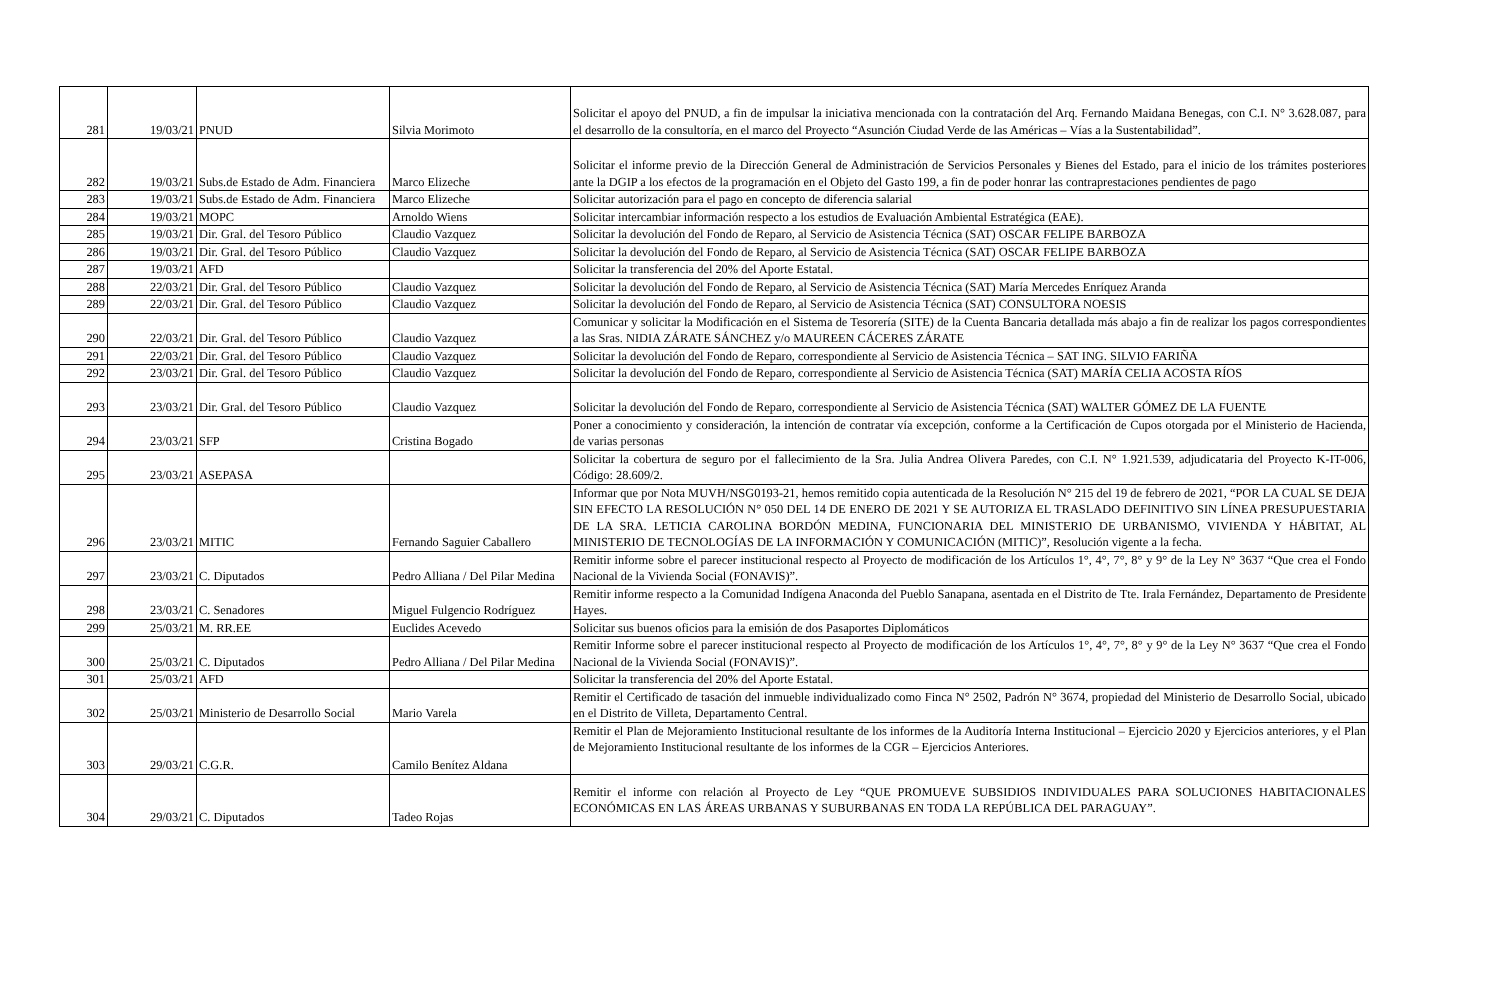| 281 | 19/03/21 | PNUD | Silvia Morimoto | Solicitar el apoyo del PNUD, a fin de impulsar la iniciativa mencionada con la contratación del Arq. Fernando Maidana Benegas, con C.I. N° 3.628.087, para el desarrollo de la consultoría, en el marco del Proyecto “Asunción Ciudad Verde de las Américas – Vías a la Sustentabilidad”. |
| 282 | 19/03/21 | Subs.de Estado de Adm. Financiera | Marco Elizeche | Solicitar el informe previo de la Dirección General de Administración de Servicios Personales y Bienes del Estado, para el inicio de los trámites posteriores ante la DGIP a los efectos de la programación en el Objeto del Gasto 199, a fin de poder honrar las contraprestaciones pendientes de pago |
| 283 | 19/03/21 | Subs.de Estado de Adm. Financiera | Marco Elizeche | Solicitar autorización para el pago en concepto de diferencia salarial |
| 284 | 19/03/21 | MOPC | Arnoldo Wiens | Solicitar intercambiar información respecto a los estudios de Evaluación Ambiental Estratégica (EAE). |
| 285 | 19/03/21 | Dir. Gral. del Tesoro Público | Claudio Vazquez | Solicitar la devolución del Fondo de Reparo, al Servicio de Asistencia Técnica (SAT) OSCAR FELIPE BARBOZA |
| 286 | 19/03/21 | Dir. Gral. del Tesoro Público | Claudio Vazquez | Solicitar la devolución del Fondo de Reparo, al Servicio de Asistencia Técnica (SAT) OSCAR FELIPE BARBOZA |
| 287 | 19/03/21 | AFD | | Solicitar la transferencia del 20% del Aporte Estatal. |
| 288 | 22/03/21 | Dir. Gral. del Tesoro Público | Claudio Vazquez | Solicitar la devolución del Fondo de Reparo, al Servicio de Asistencia Técnica (SAT) María Mercedes Enríquez Aranda |
| 289 | 22/03/21 | Dir. Gral. del Tesoro Público | Claudio Vazquez | Solicitar la devolución del Fondo de Reparo, al Servicio de Asistencia Técnica (SAT) CONSULTORA NOESIS |
| 290 | 22/03/21 | Dir. Gral. del Tesoro Público | Claudio Vazquez | Comunicar y solicitar la Modificación en el Sistema de Tesorería (SITE) de la Cuenta Bancaria detallada más abajo a fin de realizar los pagos correspondientes a las Sras. NIDIA ZÁRATE SÁNCHEZ y/o MAUREEN CÁCERES ZÁRATE |
| 291 | 22/03/21 | Dir. Gral. del Tesoro Público | Claudio Vazquez | Solicitar la devolución del Fondo de Reparo, correspondiente al Servicio de Asistencia Técnica – SAT ING. SILVIO FARIÑA |
| 292 | 23/03/21 | Dir. Gral. del Tesoro Público | Claudio Vazquez | Solicitar la devolución del Fondo de Reparo, correspondiente al Servicio de Asistencia Técnica (SAT) MARÍA CELIA ACOSTA RÍOS |
| 293 | 23/03/21 | Dir. Gral. del Tesoro Público | Claudio Vazquez | Solicitar la devolución del Fondo de Reparo, correspondiente al Servicio de Asistencia Técnica (SAT) WALTER GÓMEZ DE LA FUENTE |
| 294 | 23/03/21 | SFP | Cristina Bogado | Poner a conocimiento y consideración, la intención de contratar vía excepción, conforme a la Certificación de Cupos otorgada por el Ministerio de Hacienda, de varias personas |
| 295 | 23/03/21 | ASEPASA | | Solicitar la cobertura de seguro por el fallecimiento de la Sra. Julia Andrea Olivera Paredes, con C.I. N° 1.921.539, adjudicataria del Proyecto K-IT-006, Código: 28.609/2. |
| 296 | 23/03/21 | MITIC | Fernando Saguier Caballero | Informar que por Nota MUVH/NSG0193-21, hemos remitido copia autenticada de la Resolución N° 215 del 19 de febrero de 2021, “POR LA CUAL SE DEJA SIN EFECTO LA RESOLUCIÓN N° 050 DEL 14 DE ENERO DE 2021 Y SE AUTORIZA EL TRASLADO DEFINITIVO SIN LÍNEA PRESUPUESTARIA DE LA SRA. LETICIA CAROLINA BORDÓN MEDINA, FUNCIONARIA DEL MINISTERIO DE URBANISMO, VIVIENDA Y HÁBITAT, AL MINISTERIO DE TECNOLOGÍAS DE LA INFORMACIÓN Y COMUNICACIÓN (MITIC)”, Resolución vigente a la fecha. |
| 297 | 23/03/21 | C. Diputados | Pedro Alliana / Del Pilar Medina | Remitir informe sobre el parecer institucional respecto al Proyecto de modificación de los Artículos 1°, 4°, 7°, 8° y 9° de la Ley N° 3637 “Que crea el Fondo Nacional de la Vivienda Social (FONAVIS)”. |
| 298 | 23/03/21 | C. Senadores | Miguel Fulgencio Rodríguez | Remitir informe respecto a la Comunidad Indígena Anaconda del Pueblo Sanapana, asentada en el Distrito de Tte. Irala Fernández, Departamento de Presidente Hayes. |
| 299 | 25/03/21 | M. RR.EE | Euclides Acevedo | Solicitar sus buenos oficios para la emisión de dos Pasaportes Diplomáticos |
| 300 | 25/03/21 | C. Diputados | Pedro Alliana / Del Pilar Medina | Remitir Informe sobre el parecer institucional respecto al Proyecto de modificación de los Artículos 1°, 4°, 7°, 8° y 9° de la Ley N° 3637 “Que crea el Fondo Nacional de la Vivienda Social (FONAVIS)”. |
| 301 | 25/03/21 | AFD | | Solicitar la transferencia del 20% del Aporte Estatal. |
| 302 | 25/03/21 | Ministerio de Desarrollo Social | Mario Varela | Remitir el Certificado de tasación del inmueble individualizado como Finca N° 2502, Padrón N° 3674, propiedad del Ministerio de Desarrollo Social, ubicado en el Distrito de Villeta, Departamento Central. |
| 303 | 29/03/21 | C.G.R. | Camilo Benítez Aldana | Remitir el Plan de Mejoramiento Institucional resultante de los informes de la Auditoría Interna Institucional – Ejercicio 2020 y Ejercicios anteriores, y el Plan de Mejoramiento Institucional resultante de los informes de la CGR – Ejercicios Anteriores. |
| 304 | 29/03/21 | C. Diputados | Tadeo Rojas | Remitir el informe con relación al Proyecto de Ley “QUE PROMUEVE SUBSIDIOS INDIVIDUALES PARA SOLUCIONES HABITACIONALES ECONÓMICAS EN LAS ÁREAS URBANAS Y SUBURBANAS EN TODA LA REPÚBLICA DEL PARAGUAY”. |